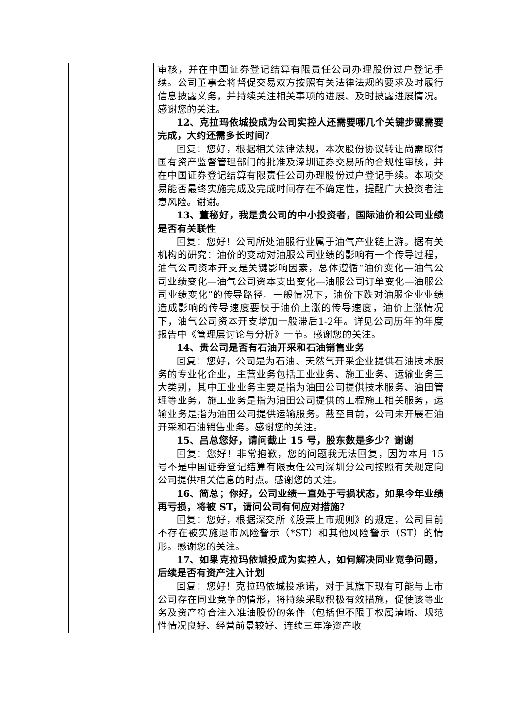| | 审核，并在中国证券登记结算有限责任公司办理股份过户登记手续。公司董事会将督促交易双方按照有关法律法规的要求及时履行信息披露义务，并持续关注相关事项的进展、及时披露进展情况。感谢您的关注。 12、克拉玛依城投成为公司实控人还需要哪几个关键步骤需要完成，大约还需多长时间？ 回复：您好，根据相关法律法规，本次股份协议转让尚需取得国有资产监督管理部门的批准及深圳证券交易所的合规性审核，并在中国证券登记结算有限责任公司办理股份过户登记手续。本项交易能否最终实施完成及完成时间存在不确定性，提醒广大投资者注意风险。谢谢。 13、董秘好，我是贵公司的中小投资者，国际油价和公司业绩是否有关联性 回复：您好！公司所处油服行业属于油气产业链上游。据有关机构的研究：油价的变动对油服公司业绩的影响有一个传导过程，油气公司资本开支是关键影响因素，总体遵循“油价变化—油气公司业绩变化—油气公司资本支出变化—油服公司订单变化—油服公司业绩变化”的传导路径。一般情况下，油价下跌对油服企业业绩造成影响的传导速度要快于油价上涨的传导速度，油价上涨情况下，油气公司资本开支增加一般滞后1-2年。详见公司历年的年度报告中《管理层讨论与分析》一节。感谢您的关注。 14、贵公司是否有石油开采和石油销售业务 回复：您好，公司是为石油、天然气开采企业提供石油技术服务的专业化企业，主营业务包括工业业务、施工业务、运输业务三大类别，其中工业业务主要是指为油田公司提供技术服务、油田管理等业务，施工业务是指为油田公司提供的工程施工相关服务，运输业务是指为油田公司提供运输服务。截至目前，公司未开展石油开采和石油销售业务。感谢您的关注。 15、吕总您好，请问截止 15 号，股东数是多少？谢谢 回复：您好！非常抱歉，您的问题我无法回复，因为本月 15 号不是中国证券登记结算有限责任公司深圳分公司按照有关规定向公司提供相关信息的时点。感谢您的关注。 16、简总；你好，公司业绩一直处于亏损状态，如果今年业绩再亏损，将被 ST，请问公司有何应对措施？ 回复：您好，根据深交所《股票上市规则》的规定，公司目前不存在被实施退市风险警示（*ST）和其他风险警示（ST）的情形。感谢您的关注。 17、如果克拉玛依城投成为实控人，如何解决同业竞争问题，后续是否有资产注入计划 回复：您好！克拉玛依城投承诺，对于其旗下现有可能与上市公司存在同业竞争的情形，将持续采取积极有效措施，促使该等业务及资产符合注入准油股份的条件（包括但不限于权属清晰、规范性情况良好、经营前景较好、连续三年净资产收 |